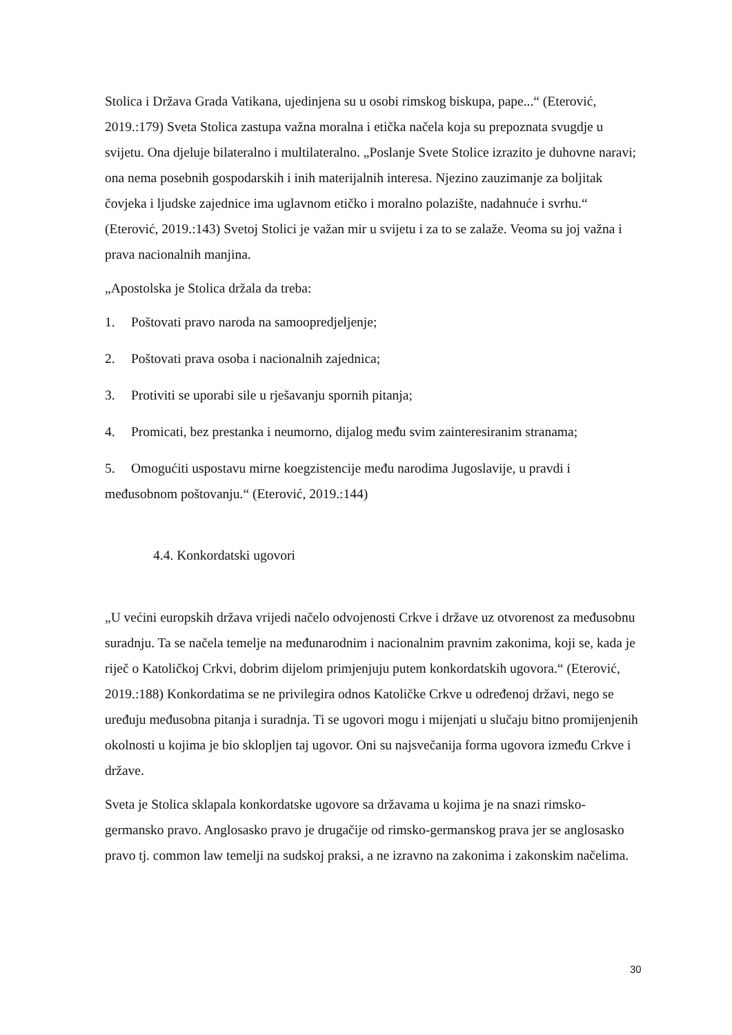Stolica i Država Grada Vatikana, ujedinjena su u osobi rimskog biskupa, pape...“ (Eterović, 2019.:179) Sveta Stolica zastupa važna moralna i etička načela koja su prepoznata svugdje u svijetu. Ona djeluje bilateralno i multilateralno. „Poslanje Svete Stolice izrazito je duhovne naravi; ona nema posebnih gospodarskih i inih materijalnih interesa. Njezino zauzimanje za boljitak čovjeka i ljudske zajednice ima uglavnom etičko i moralno polazište, nadahnuće i svrhu.“ (Eterović, 2019.:143) Svetoj Stolici je važan mir u svijetu i za to se zalaže. Veoma su joj važna i prava nacionalnih manjina.
„Apostolska je Stolica držala da treba:
1. Poštovati pravo naroda na samoopredjeljenje;
2. Poštovati prava osoba i nacionalnih zajednica;
3. Protiviti se uporabi sile u rješavanju spornih pitanja;
4. Promicati, bez prestanka i neumorno, dijalog među svim zainteresiranim stranama;
5. Omogućiti uspostavu mirne koegzistencije među narodima Jugoslavije, u pravdi i međusobnom poštovanju.“ (Eterović, 2019.:144)
4.4. Konkordatski ugovori
„U većini europskih država vrijedi načelo odvojenosti Crkve i države uz otvorenost za međusobnu suradnju. Ta se načela temelje na međunarodnim i nacionalnim pravnim zakonima, koji se, kada je riječ o Katoličkoj Crkvi, dobrim dijelom primjenjuju putem konkordatskih ugovora.“ (Eterović, 2019.:188) Konkordatima se ne privilegira odnos Katoličke Crkve u određenoj državi, nego se uređuju međusobna pitanja i suradnja. Ti se ugovori mogu i mijenjati u slučaju bitno promijenjenih okolnosti u kojima je bio sklopljen taj ugovor. Oni su najsvečanija forma ugovora između Crkve i države.
Sveta je Stolica sklapala konkordatske ugovore sa državama u kojima je na snazi rimsko-germansko pravo. Anglosasko pravo je drugačije od rimsko-germanskog prava jer se anglosasko pravo tj. common law temelji na sudskoj praksi, a ne izravno na zakonima i zakonskim načelima.
30